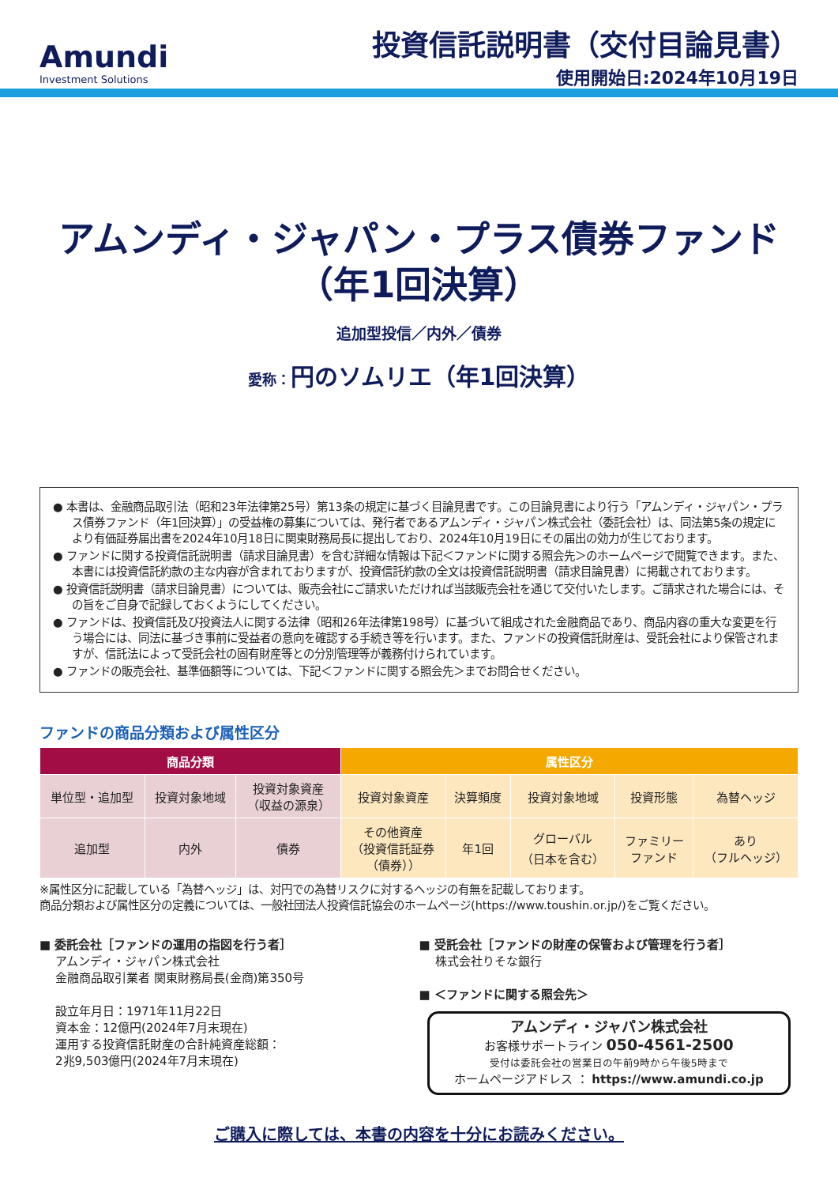Amundi
Investment Solutions
投資信託説明書（交付目論見書）
使用開始日:2024年10月19日
アムンディ・ジャパン・プラス債券ファンド
（年1回決算）
追加型投信／内外／債券
愛称：円のソムリエ（年1回決算）
● 本書は、金融商品取引法（昭和23年法律第25号）第13条の規定に基づく目論見書です。この目論見書により行う「アムンディ・ジャパン・プラス債券ファンド（年1回決算）」の受益権の募集については、発行者であるアムンディ・ジャパン株式会社（委託会社）は、同法第5条の規定により有価証券届出書を2024年10月18日に関東財務局長に提出しており、2024年10月19日にその届出の効力が生じております。
● ファンドに関する投資信託説明書（請求目論見書）を含む詳細な情報は下記＜ファンドに関する照会先＞のホームページで閲覧できます。また、本書には投資信託約款の主な内容が含まれておりますが、投資信託約款の全文は投資信託説明書（請求目論見書）に掲載されております。
● 投資信託説明書（請求目論見書）については、販売会社にご請求いただければ当該販売会社を通じて交付いたします。ご請求された場合には、その旨をご自身で記録しておくようにしてください。
● ファンドは、投資信託及び投資法人に関する法律（昭和26年法律第198号）に基づいて組成された金融商品であり、商品内容の重大な変更を行う場合には、同法に基づき事前に受益者の意向を確認する手続き等を行います。また、ファンドの投資信託財産は、受託会社により保管されますが、信託法によって受託会社の固有財産等との分別管理等が義務付けられています。
● ファンドの販売会社、基準価額等については、下記＜ファンドに関する照会先＞までお問合せください。
ファンドの商品分類および属性区分
| 商品分類 | | | 属性区分 | | | | |
| --- | --- | --- | --- | --- | --- | --- | --- |
| 単位型・追加型 | 投資対象地域 | 投資対象資産 （収益の源泉） | 投資対象資産 | 決算頻度 | 投資対象地域 | 投資形態 | 為替ヘッジ |
| 追加型 | 内外 | 債券 | その他資産 （投資信託証券 （債券）） | 年1回 | グローバル （日本を含む） | ファミリー ファンド | あり （フルヘッジ） |
※属性区分に記載している「為替ヘッジ」は、対円での為替リスクに対するヘッジの有無を記載しております。
商品分類および属性区分の定義については、一般社団法人投資信託協会のホームページ(https://www.toushin.or.jp/)をご覧ください。
■ 委託会社［ファンドの運用の指図を行う者］
アムンディ・ジャパン株式会社
金融商品取引業者 関東財務局長(金商)第350号
設立年月日：1971年11月22日
資本金：12億円(2024年7月末現在)
運用する投資信託財産の合計純資産総額：
2兆9,503億円(2024年7月末現在)
■ 受託会社［ファンドの財産の保管および管理を行う者］
株式会社りそな銀行
■ ＜ファンドに関する照会先＞
アムンディ・ジャパン株式会社
お客様サポートライン 050-4561-2500
受付は委託会社の営業日の午前9時から午後5時まで
ホームページアドレス ： https://www.amundi.co.jp
ご購入に際しては、本書の内容を十分にお読みください。